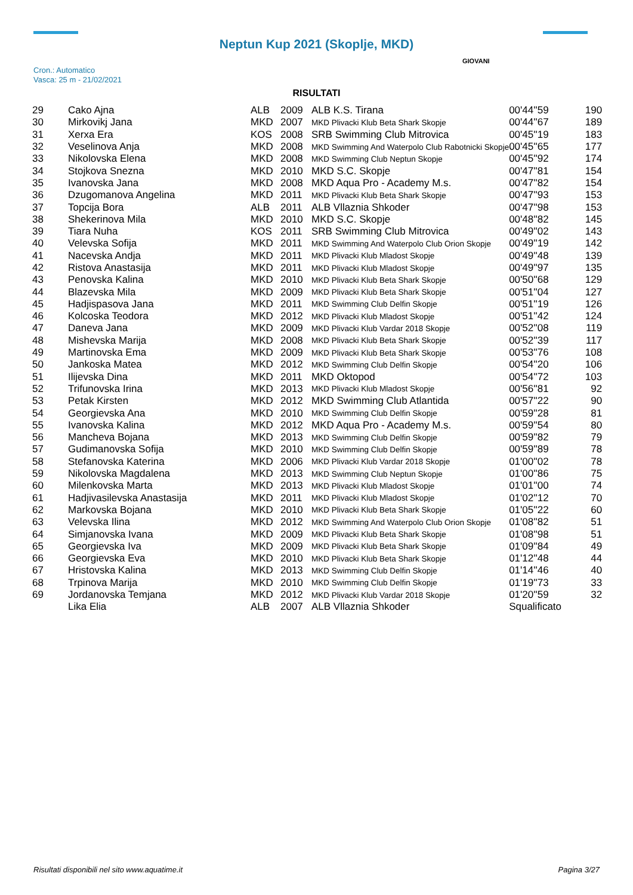Neptun Kup 2021 (Skoplje, MKD)
Cron.: Automatico
Vasca: 25 m - 21/02/2021
GIOVANI
RISULTATI
| 29 | Cako Ajna | ALB | 2009 | ALB K.S. Tirana | 00'44''59 | 190 |
| 30 | Mirkovikj Jana | MKD | 2007 | MKD Plivacki Klub Beta Shark Skopje | 00'44''67 | 189 |
| 31 | Xerxa Era | KOS | 2008 | SRB Swimming Club Mitrovica | 00'45''19 | 183 |
| 32 | Veselinova Anja | MKD | 2008 | MKD Swimming And Waterpolo Club Rabotnicki Skopje | 00'45''65 | 177 |
| 33 | Nikolovska Elena | MKD | 2008 | MKD Swimming Club Neptun Skopje | 00'45''92 | 174 |
| 34 | Stojkova Snezna | MKD | 2010 | MKD S.C. Skopje | 00'47''81 | 154 |
| 35 | Ivanovska Jana | MKD | 2008 | MKD Aqua Pro - Academy M.s. | 00'47''82 | 154 |
| 36 | Dzugomanova Angelina | MKD | 2011 | MKD Plivacki Klub Beta Shark Skopje | 00'47''93 | 153 |
| 37 | Topcija Bora | ALB | 2011 | ALB Vllaznia Shkoder | 00'47''98 | 153 |
| 38 | Shekerinova Mila | MKD | 2010 | MKD S.C. Skopje | 00'48''82 | 145 |
| 39 | Tiara Nuha | KOS | 2011 | SRB Swimming Club Mitrovica | 00'49''02 | 143 |
| 40 | Velevska Sofija | MKD | 2011 | MKD Swimming And Waterpolo Club Orion Skopje | 00'49''19 | 142 |
| 41 | Nacevska Andja | MKD | 2011 | MKD Plivacki Klub Mladost Skopje | 00'49''48 | 139 |
| 42 | Ristova Anastasija | MKD | 2011 | MKD Plivacki Klub Mladost Skopje | 00'49''97 | 135 |
| 43 | Penovska Kalina | MKD | 2010 | MKD Plivacki Klub Beta Shark Skopje | 00'50''68 | 129 |
| 44 | Blazevska Mila | MKD | 2009 | MKD Plivacki Klub Beta Shark Skopje | 00'51''04 | 127 |
| 45 | Hadjispasova Jana | MKD | 2011 | MKD Swimming Club Delfin Skopje | 00'51''19 | 126 |
| 46 | Kolcoska Teodora | MKD | 2012 | MKD Plivacki Klub Mladost Skopje | 00'51''42 | 124 |
| 47 | Daneva Jana | MKD | 2009 | MKD Plivacki Klub Vardar 2018 Skopje | 00'52''08 | 119 |
| 48 | Mishevska Marija | MKD | 2008 | MKD Plivacki Klub Beta Shark Skopje | 00'52''39 | 117 |
| 49 | Martinovska Ema | MKD | 2009 | MKD Plivacki Klub Beta Shark Skopje | 00'53''76 | 108 |
| 50 | Jankoska Matea | MKD | 2012 | MKD Swimming Club Delfin Skopje | 00'54''20 | 106 |
| 51 | Ilijevska Dina | MKD | 2011 | MKD Oktopod | 00'54''72 | 103 |
| 52 | Trifunovska Irina | MKD | 2013 | MKD Plivacki Klub Mladost Skopje | 00'56''81 | 92 |
| 53 | Petak Kirsten | MKD | 2012 | MKD Swimming Club Atlantida | 00'57''22 | 90 |
| 54 | Georgievska Ana | MKD | 2010 | MKD Swimming Club Delfin Skopje | 00'59''28 | 81 |
| 55 | Ivanovska Kalina | MKD | 2012 | MKD Aqua Pro - Academy M.s. | 00'59''54 | 80 |
| 56 | Mancheva Bojana | MKD | 2013 | MKD Swimming Club Delfin Skopje | 00'59''82 | 79 |
| 57 | Gudimanovska Sofija | MKD | 2010 | MKD Swimming Club Delfin Skopje | 00'59''89 | 78 |
| 58 | Stefanovska Katerina | MKD | 2006 | MKD Plivacki Klub Vardar 2018 Skopje | 01'00''02 | 78 |
| 59 | Nikolovska Magdalena | MKD | 2013 | MKD Swimming Club Neptun Skopje | 01'00''86 | 75 |
| 60 | Milenkovska Marta | MKD | 2013 | MKD Plivacki Klub Mladost Skopje | 01'01''00 | 74 |
| 61 | Hadjivasilevska Anastasija | MKD | 2011 | MKD Plivacki Klub Mladost Skopje | 01'02''12 | 70 |
| 62 | Markovska Bojana | MKD | 2010 | MKD Plivacki Klub Beta Shark Skopje | 01'05''22 | 60 |
| 63 | Velevska Ilina | MKD | 2012 | MKD Swimming And Waterpolo Club Orion Skopje | 01'08''82 | 51 |
| 64 | Simjanovska Ivana | MKD | 2009 | MKD Plivacki Klub Beta Shark Skopje | 01'08''98 | 51 |
| 65 | Georgievska Iva | MKD | 2009 | MKD Plivacki Klub Beta Shark Skopje | 01'09''84 | 49 |
| 66 | Georgievska Eva | MKD | 2010 | MKD Plivacki Klub Beta Shark Skopje | 01'12''48 | 44 |
| 67 | Hristovska Kalina | MKD | 2013 | MKD Swimming Club Delfin Skopje | 01'14''46 | 40 |
| 68 | Trpinova Marija | MKD | 2010 | MKD Swimming Club Delfin Skopje | 01'19''73 | 33 |
| 69 | Jordanovska Temjana | MKD | 2012 | MKD Plivacki Klub Vardar 2018 Skopje | 01'20''59 | 32 |
| | Lika Elia | ALB | 2007 | ALB Vllaznia Shkoder | Squalificato | |
Risultati disponibili nel sito www.aquatime.it Pagina 3/27